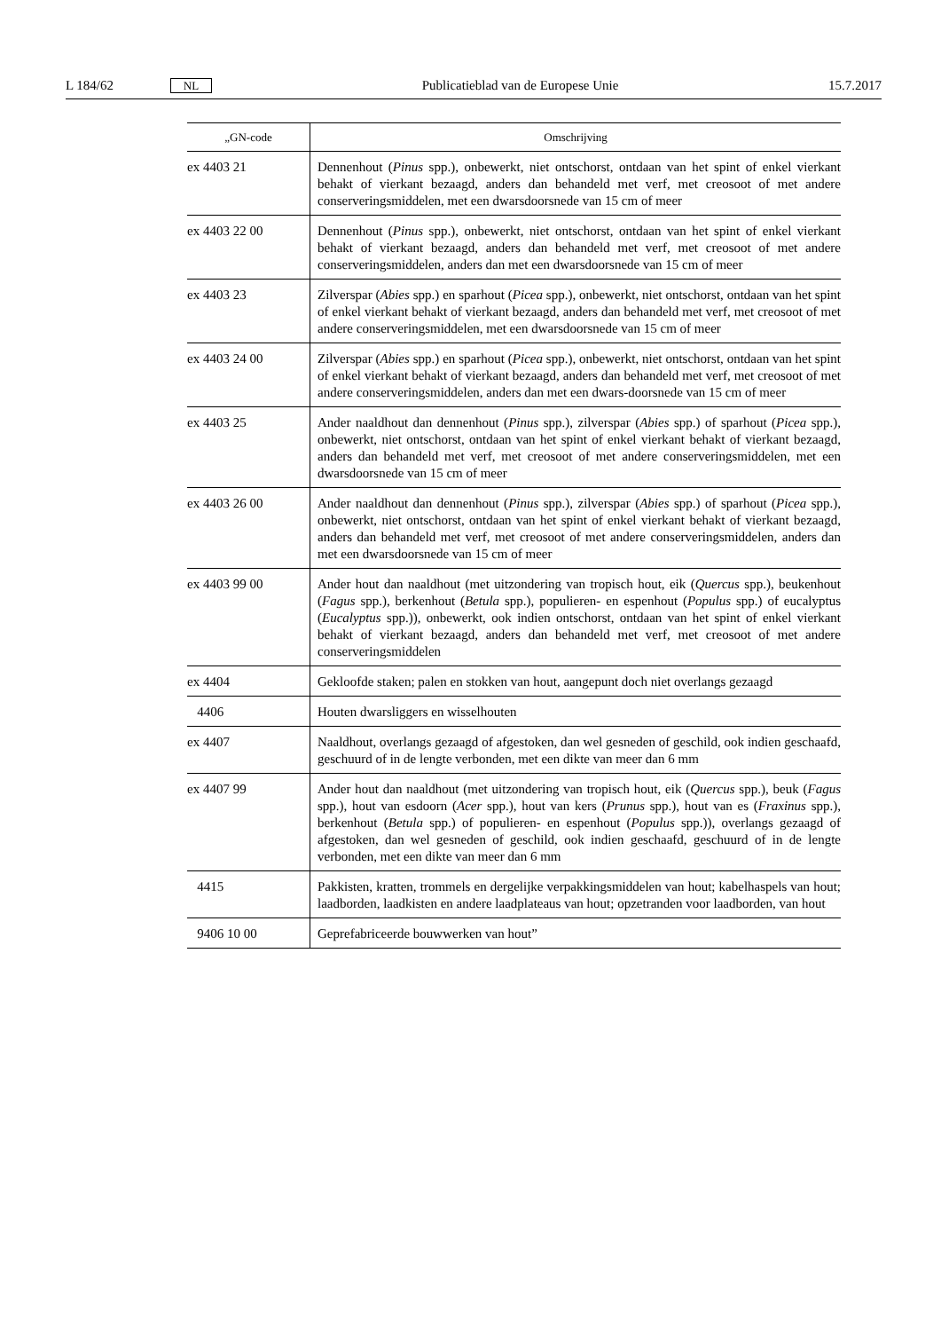L 184/62 NL Publicatieblad van de Europese Unie 15.7.2017
| „GN-code | Omschrijving |
| --- | --- |
| ex 4403 21 | Dennenhout ( Pinus spp.), onbewerkt, niet ontschorst, ontdaan van het spint of enkel vierkant behakt of vierkant bezaagd, anders dan behandeld met verf, met creosoot of met andere conserveringsmiddelen, met een dwarsdoorsnede van 15 cm of meer |
| ex 4403 22 00 | Dennenhout ( Pinus spp.), onbewerkt, niet ontschorst, ontdaan van het spint of enkel vierkant behakt of vierkant bezaagd, anders dan behandeld met verf, met creosoot of met andere conserveringsmiddelen, anders dan met een dwarsdoorsnede van 15 cm of meer |
| ex 4403 23 | Zilverspar ( Abies spp.) en sparhout ( Picea spp.), onbewerkt, niet ontschorst, ontdaan van het spint of enkel vierkant behakt of vierkant bezaagd, anders dan behandeld met verf, met creosoot of met andere conserveringsmiddelen, met een dwarsdoorsnede van 15 cm of meer |
| ex 4403 24 00 | Zilverspar ( Abies spp.) en sparhout ( Picea spp.), onbewerkt, niet ontschorst, ontdaan van het spint of enkel vierkant behakt of vierkant bezaagd, anders dan behandeld met verf, met creosoot of met andere conserveringsmiddelen, anders dan met een dwars-doorsnede van 15 cm of meer |
| ex 4403 25 | Ander naaldhout dan dennenhout ( Pinus spp.), zilverspar ( Abies spp.) of sparhout ( Picea spp.), onbewerkt, niet ontschorst, ontdaan van het spint of enkel vierkant behakt of vierkant bezaagd, anders dan behandeld met verf, met creosoot of met andere conserveringsmiddelen, met een dwarsdoorsnede van 15 cm of meer |
| ex 4403 26 00 | Ander naaldhout dan dennenhout ( Pinus spp.), zilverspar ( Abies spp.) of sparhout ( Picea spp.), onbewerkt, niet ontschorst, ontdaan van het spint of enkel vierkant behakt of vierkant bezaagd, anders dan behandeld met verf, met creosoot of met andere conserveringsmiddelen, anders dan met een dwarsdoorsnede van 15 cm of meer |
| ex 4403 99 00 | Ander hout dan naaldhout (met uitzondering van tropisch hout, eik ( Quercus spp.), beukenhout ( Fagus spp.), berkenhout ( Betula spp.), populieren- en espenhout ( Populus spp.) of eucalyptus ( Eucalyptus spp.)), onbewerkt, ook indien ontschorst, ontdaan van het spint of enkel vierkant behakt of vierkant bezaagd, anders dan behandeld met verf, met creosoot of met andere conserveringsmiddelen |
| ex 4404 | Gekloofde staken; palen en stokken van hout, aangepunt doch niet overlangs gezaagd |
| 4406 | Houten dwarsliggers en wisselhouten |
| ex 4407 | Naaldhout, overlangs gezaagd of afgestoken, dan wel gesneden of geschild, ook indien geschaafd, geschuurd of in de lengte verbonden, met een dikte van meer dan 6 mm |
| ex 4407 99 | Ander hout dan naaldhout (met uitzondering van tropisch hout, eik ( Quercus spp.), beuk ( Fagus spp.), hout van esdoorn ( Acer spp.), hout van kers ( Prunus spp.), hout van es ( Fraxinus spp.), berkenhout ( Betula spp.) of populieren- en espenhout ( Populus spp.)), overlangs gezaagd of afgestoken, dan wel gesneden of geschild, ook indien geschaafd, geschuurd of in de lengte verbonden, met een dikte van meer dan 6 mm |
| 4415 | Pakkisten, kratten, trommels en dergelijke verpakkingsmiddelen van hout; kabelhaspels van hout; laadborden, laadkisten en andere laadplateaus van hout; opzetranden voor laadborden, van hout |
| 9406 10 00 | Geprefabriceerde bouwwerken van hout” |